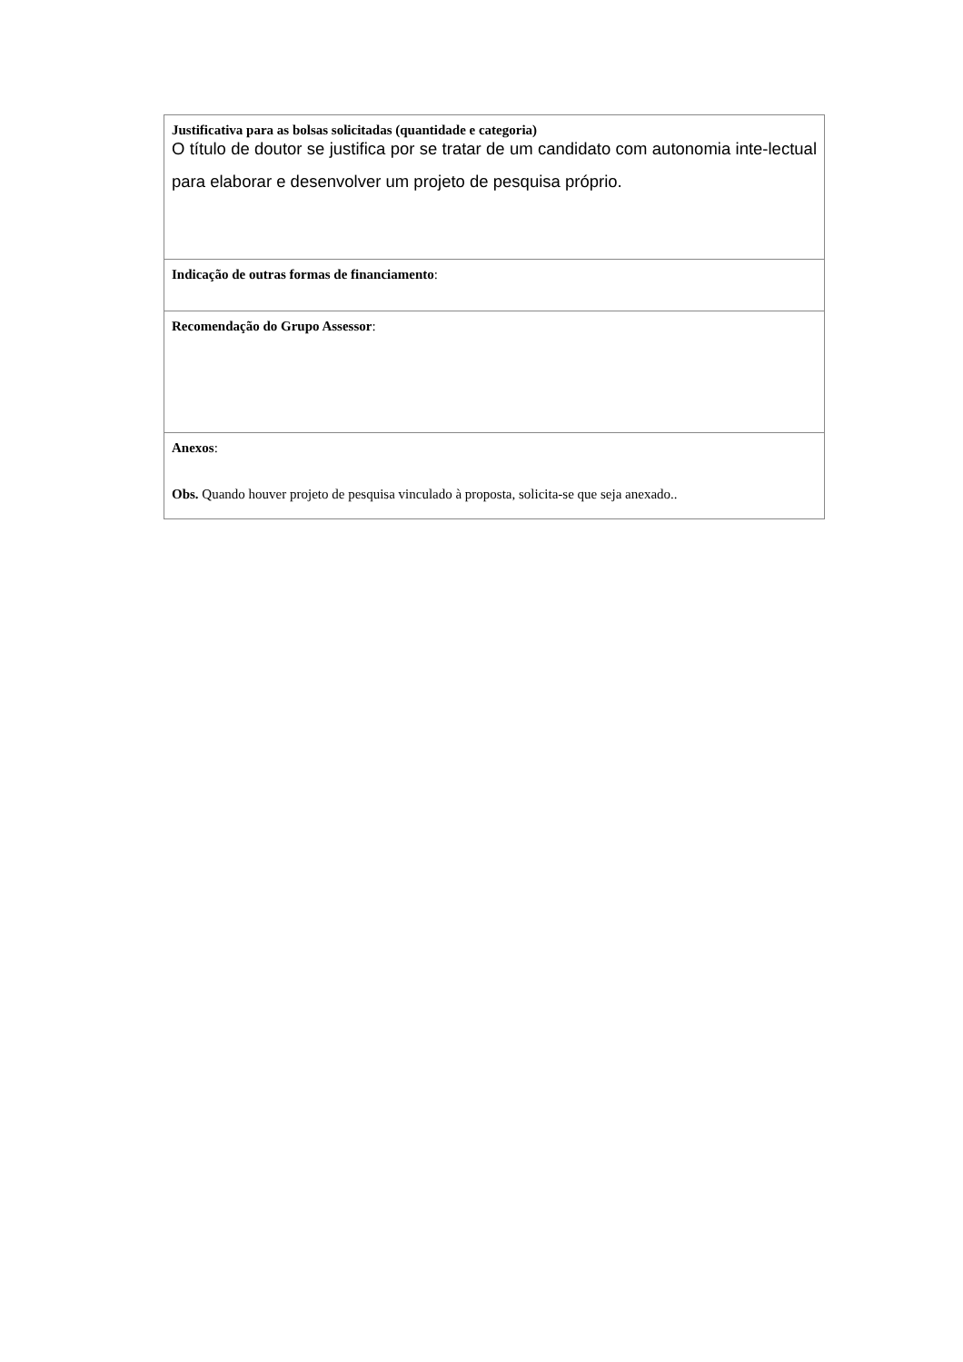| Justificativa para as bolsas solicitadas (quantidade e categoria) O título de doutor se justifica por se tratar de um candidato com autonomia inte-lectual para elaborar e desenvolver um projeto de pesquisa próprio. |
| Indicação de outras formas de financiamento : |
| Recomendação do Grupo Assessor : |
| Anexos : Obs. Quando houver projeto de pesquisa vinculado à proposta, solicita-se que seja anexado.. |